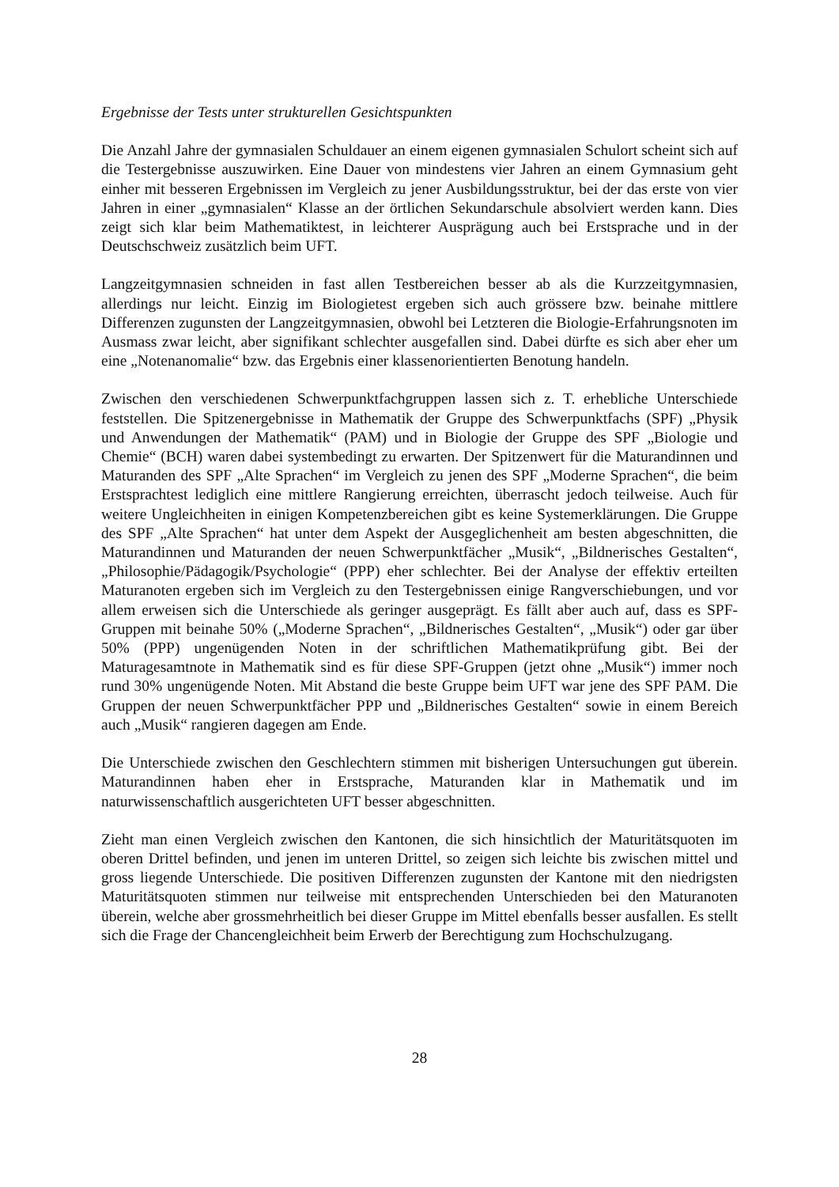Ergebnisse der Tests unter strukturellen Gesichtspunkten
Die Anzahl Jahre der gymnasialen Schuldauer an einem eigenen gymnasialen Schulort scheint sich auf die Testergebnisse auszuwirken. Eine Dauer von mindestens vier Jahren an einem Gymnasium geht einher mit besseren Ergebnissen im Vergleich zu jener Ausbildungs­struktur, bei der das erste von vier Jahren in einer „gymnasialen“ Klasse an der örtlichen Sekundarschule absolviert werden kann. Dies zeigt sich klar beim Mathematiktest, in leichterer Ausprägung auch bei Erstsprache und in der Deutschschweiz zusätzlich beim UFT.
Langzeitgymnasien schneiden in fast allen Testbereichen besser ab als die Kurzzeitgymnasien, allerdings nur leicht. Einzig im Biologietest ergeben sich auch grössere bzw. beinahe mittlere Differenzen zugunsten der Langzeitgymnasien, obwohl bei Letzteren die Biologie-Erfahrungsnoten im Ausmass zwar leicht, aber signifikant schlechter ausgefallen sind. Dabei dürfte es sich aber eher um eine „Notenanomalie“ bzw. das Ergebnis einer klassenorientierten Benotung handeln.
Zwischen den verschiedenen Schwerpunktfachgruppen lassen sich z. T. erhebliche Unter­schiede feststellen. Die Spitzenergebnisse in Mathematik der Gruppe des Schwerpunktfachs (SPF) „Physik und Anwendungen der Mathematik“ (PAM) und in Biologie der Gruppe des SPF „Biologie und Chemie“ (BCH) waren dabei systembedingt zu erwarten. Der Spitzenwert für die Maturandinnen und Maturanden des SPF „Alte Sprachen“ im Vergleich zu jenen des SPF „Moderne Sprachen“, die beim Erstsprachtest lediglich eine mittlere Rangierung er­reichten, überrascht jedoch teilweise. Auch für weitere Ungleichheiten in einigen Kompetenzbereichen gibt es keine Systemerklärungen. Die Gruppe des SPF „Alte Sprachen“ hat unter dem Aspekt der Ausgeglichenheit am besten abgeschnitten, die Maturandinnen und Maturanden der neuen Schwerpunktfächer „Musik“, „Bildnerisches Ge­stalten“, „Philosophie/Pädagogik/Psychologie“ (PPP) eher schlechter. Bei der Analyse der effektiv erteilten Maturanoten ergeben sich im Vergleich zu den Testergebnissen einige Rangverschiebungen, und vor allem erweisen sich die Unterschiede als geringer ausgeprägt. Es fällt aber auch auf, dass es SPF-Gruppen mit beinahe 50% („Moderne Sprachen“, „Bildnerisches Gestalten“, „Musik“) oder gar über 50% (PPP) ungenügenden Noten in der schriftlichen Mathematikprüfung gibt. Bei der Maturagesamtnote in Mathematik sind es für diese SPF-Gruppen (jetzt ohne „Musik“) immer noch rund 30% ungenügende Noten. Mit Ab­stand die beste Gruppe beim UFT war jene des SPF PAM. Die Gruppen der neuen Schwer­punktfächer PPP und „Bildnerisches Gestalten“ sowie in einem Bereich auch „Mu­sik“ rangieren dagegen am Ende.
Die Unterschiede zwischen den Geschlechtern stimmen mit bisherigen Untersuchungen gut überein. Maturandinnen haben eher in Erstsprache, Maturanden klar in Mathematik und im naturwissenschaftlich ausgerichteten UFT besser abgeschnitten.
Zieht man einen Vergleich zwischen den Kantonen, die sich hinsichtlich der Maturitätsquoten im oberen Drittel befinden, und jenen im unteren Drittel, so zeigen sich leichte bis zwischen mittel und gross liegende Unterschiede. Die positiven Differenzen zugunsten der Kantone mit den niedrigsten Maturitätsquoten stimmen nur teilweise mit entsprechenden Unterschieden bei den Maturanoten überein, welche aber grossmehrheitlich bei dieser Gruppe im Mittel ebenfalls besser ausfallen. Es stellt sich die Frage der Chancengleichheit beim Erwerb der Berechtigung zum Hochschulzugang.
28